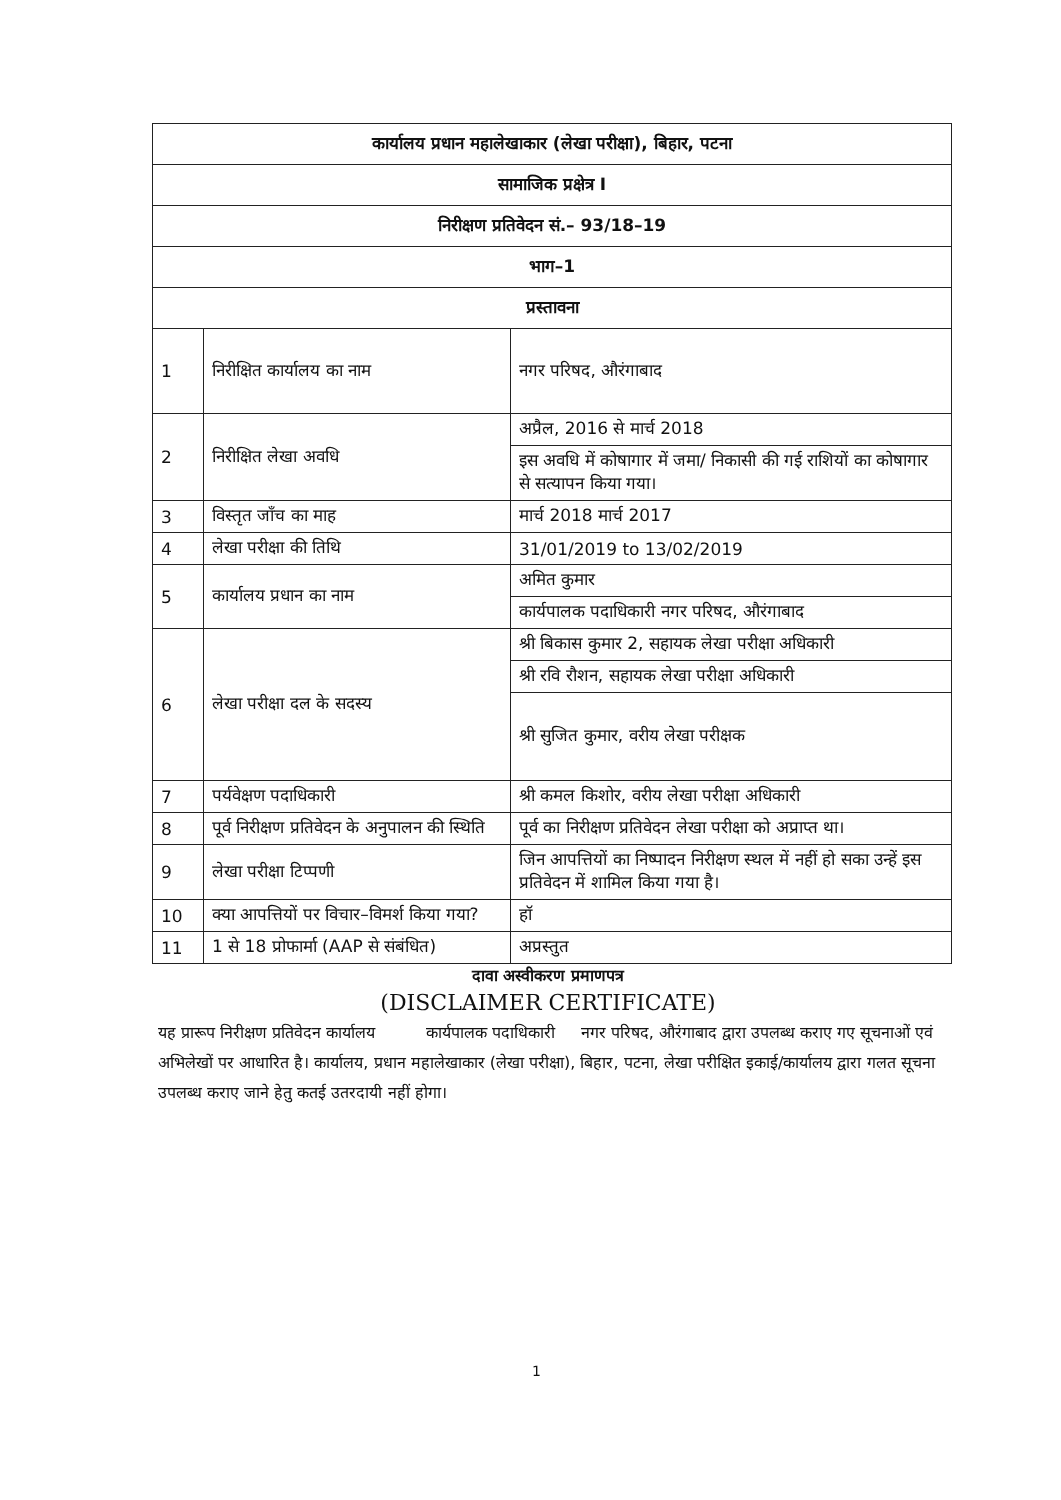| कार्यालय प्रधान महालेखाकार (लेखा परीक्षा), बिहार, पटना | | |
| सामाजिक प्रक्षेत्र I | | |
| निरीक्षण प्रतिवेदन सं.– 93/18–19 | | |
| भाग–1 | | |
| प्रस्तावना | | |
| 1 | निरीक्षित कार्यालय का नाम | नगर परिषद, औरंगाबाद |
| 2 | निरीक्षित लेखा अवधि | अप्रैल, 2016 से मार्च 2018 |
| | | इस अवधि में कोषागार में जमा/ निकासी की गई राशियों का कोषागार से सत्यापन किया गया। |
| 3 | विस्तृत जाँच का माह | मार्च 2018 मार्च 2017 |
| 4 | लेखा परीक्षा की तिथि | 31/01/2019 to 13/02/2019 |
| 5 | कार्यालय प्रधान का नाम | अमित कुमार |
| | | कार्यपालक पदाधिकारी नगर परिषद, औरंगाबाद |
| 6 | लेखा परीक्षा दल के सदस्य | श्री बिकास कुमार 2, सहायक लेखा परीक्षा अधिकारी |
| | | श्री रवि रौशन, सहायक लेखा परीक्षा अधिकारी |
| | | श्री सुजित कुमार, वरीय लेखा परीक्षक |
| 7 | पर्यवेक्षण पदाधिकारी | श्री कमल किशोर, वरीय लेखा परीक्षा अधिकारी |
| 8 | पूर्व निरीक्षण प्रतिवेदन के अनुपालन की स्थिति | पूर्व का निरीक्षण प्रतिवेदन लेखा परीक्षा को अप्राप्त था। |
| 9 | लेखा परीक्षा टिप्पणी | जिन आपत्तियों का निष्पादन निरीक्षण स्थल में नहीं हो सका उन्हें इस प्रतिवेदन में शामिल किया गया है। |
| 10 | क्या आपत्तियों पर विचार–विमर्श किया गया? | हॉ |
| 11 | 1 से 18 प्रोफार्मा (AAP से संबंधित) | अप्रस्तुत |
दावा अस्वीकरण प्रमाणपत्र
(DISCLAIMER CERTIFICATE)
यह प्रारूप निरीक्षण प्रतिवेदन कार्यालय कार्यपालक पदाधिकारी नगर परिषद, औरंगाबाद द्वारा उपलब्ध कराए गए सूचनाओं एवं अभिलेखों पर आधारित है। कार्यालय, प्रधान महालेखाकार (लेखा परीक्षा), बिहार, पटना, लेखा परीक्षित इकाई/कार्यालय द्वारा गलत सूचना उपलब्ध कराए जाने हेतु कतई उतरदायी नहीं होगा।
1